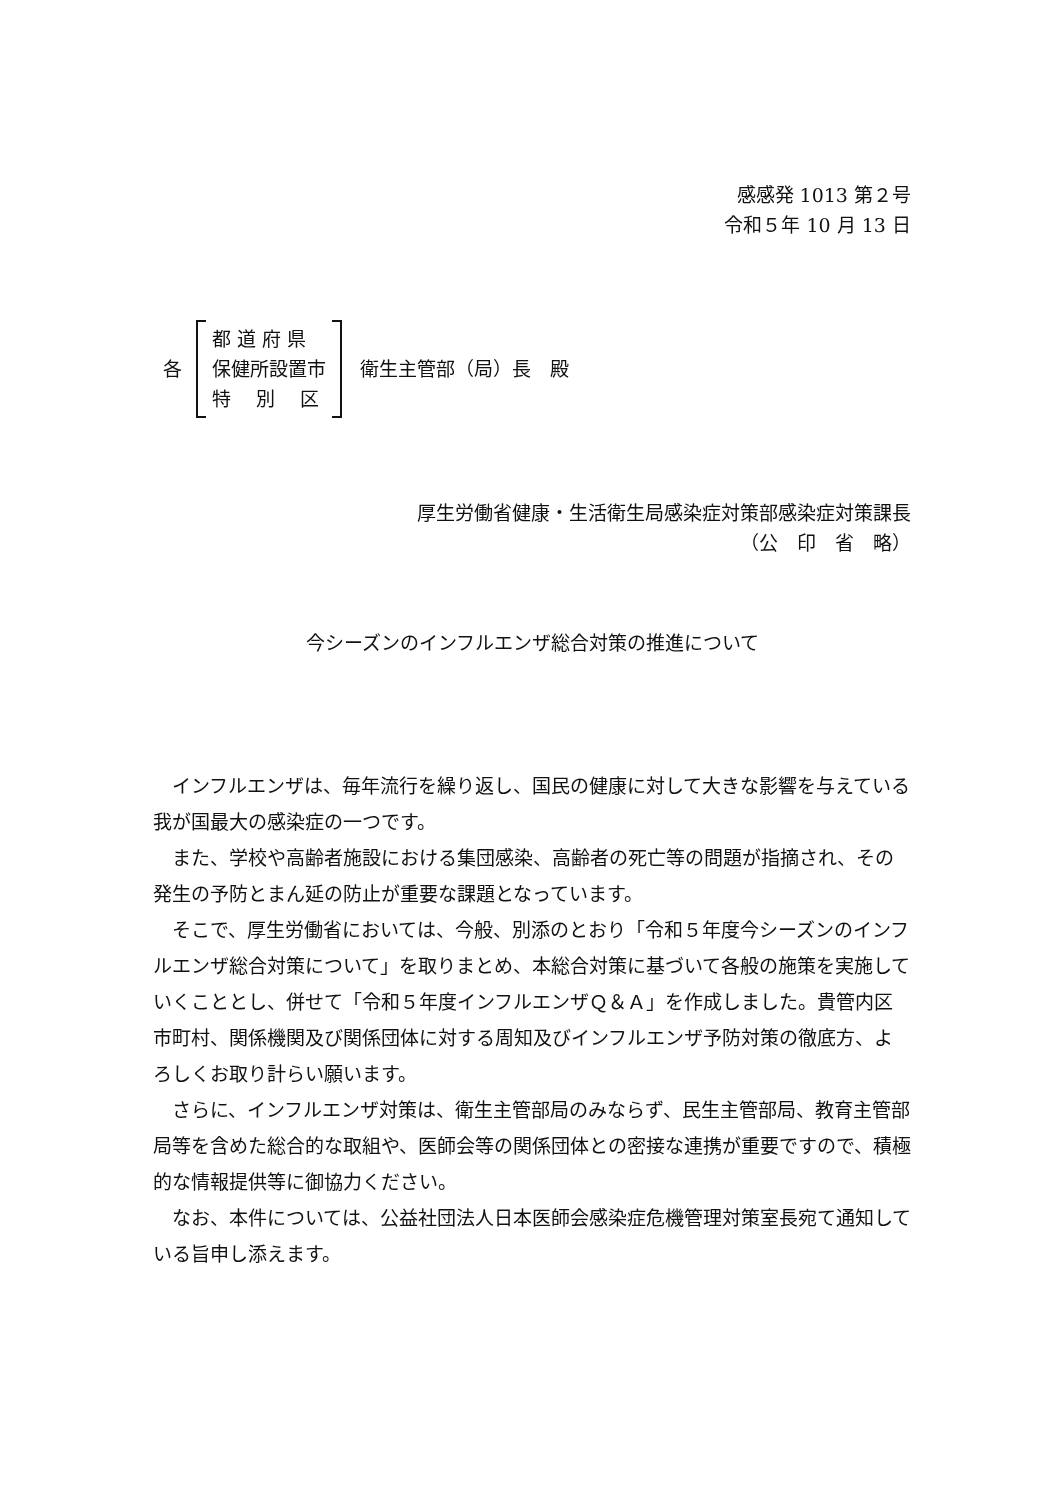感感発 1013 第２号
令和５年 10 月 13 日
各
都 道 府 県
保健所設置市
特　 別　 区
衛生主管部（局）長　殿
厚生労働省健康・生活衛生局感染症対策部感染症対策課長
（公　印　省　略）
今シーズンのインフルエンザ総合対策の推進について
インフルエンザは、毎年流行を繰り返し、国民の健康に対して大きな影響を与えている我が国最大の感染症の一つです。
また、学校や高齢者施設における集団感染、高齢者の死亡等の問題が指摘され、その発生の予防とまん延の防止が重要な課題となっています。
そこで、厚生労働省においては、今般、別添のとおり「令和５年度今シーズンのインフルエンザ総合対策について」を取りまとめ、本総合対策に基づいて各般の施策を実施していくこととし、併せて「令和５年度インフルエンザＱ＆Ａ」を作成しました。貴管内区市町村、関係機関及び関係団体に対する周知及びインフルエンザ予防対策の徹底方、よろしくお取り計らい願います。
さらに、インフルエンザ対策は、衛生主管部局のみならず、民生主管部局、教育主管部局等を含めた総合的な取組や、医師会等の関係団体との密接な連携が重要ですので、積極的な情報提供等に御協力ください。
なお、本件については、公益社団法人日本医師会感染症危機管理対策室長宛て通知している旨申し添えます。